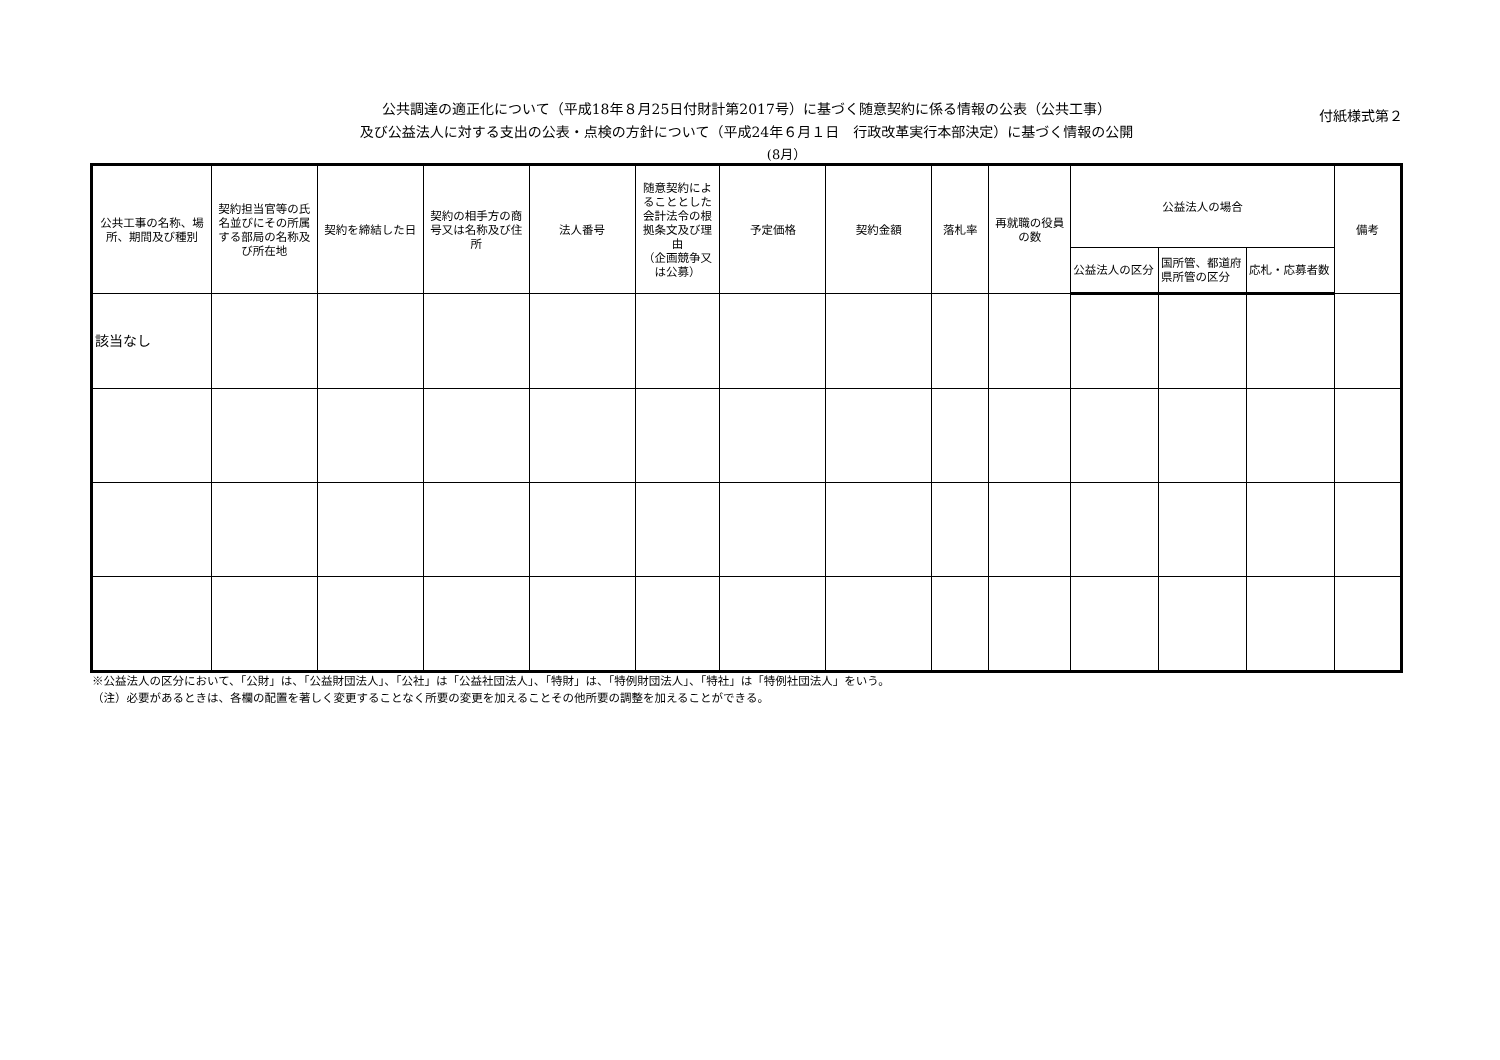付紙様式第２
公共調達の適正化について（平成18年８月25日付財計第2017号）に基づく随意契約に係る情報の公表（公共工事）
及び公益法人に対する支出の公表・点検の方針について（平成24年６月１日　行政改革実行本部決定）に基づく情報の公開
(8月）
| 公共工事の名称、場所、期間及び種別 | 契約担当官等の氏名並びにその所属する部局の名称及び所在地 | 契約を締結した日 | 契約の相手方の商号又は名称及び住所 | 法人番号 | 随意契約によることとした会計法令の根拠条文及び理由 （企画競争又は公募） | 予定価格 | 契約金額 | 落札率 | 再就職の役員の数 | 公益法人の場合 | | | 備考 |
| --- | --- | --- | --- | --- | --- | --- | --- | --- | --- | --- | --- | --- | --- |
| | | | | | | | | | | 公益法人の区分 | 国所管、都道府県所管の区分 | 応札・応募者数 | |
| 該当なし | | | | | | | | | | | | | |
※公益法人の区分において、「公財」は、「公益財団法人」、「公社」は「公益社団法人」、「特財」は、「特例財団法人」、「特社」は「特例社団法人」をいう。
（注）必要があるときは、各欄の配置を著しく変更することなく所要の変更を加えることその他所要の調整を加えることができる。